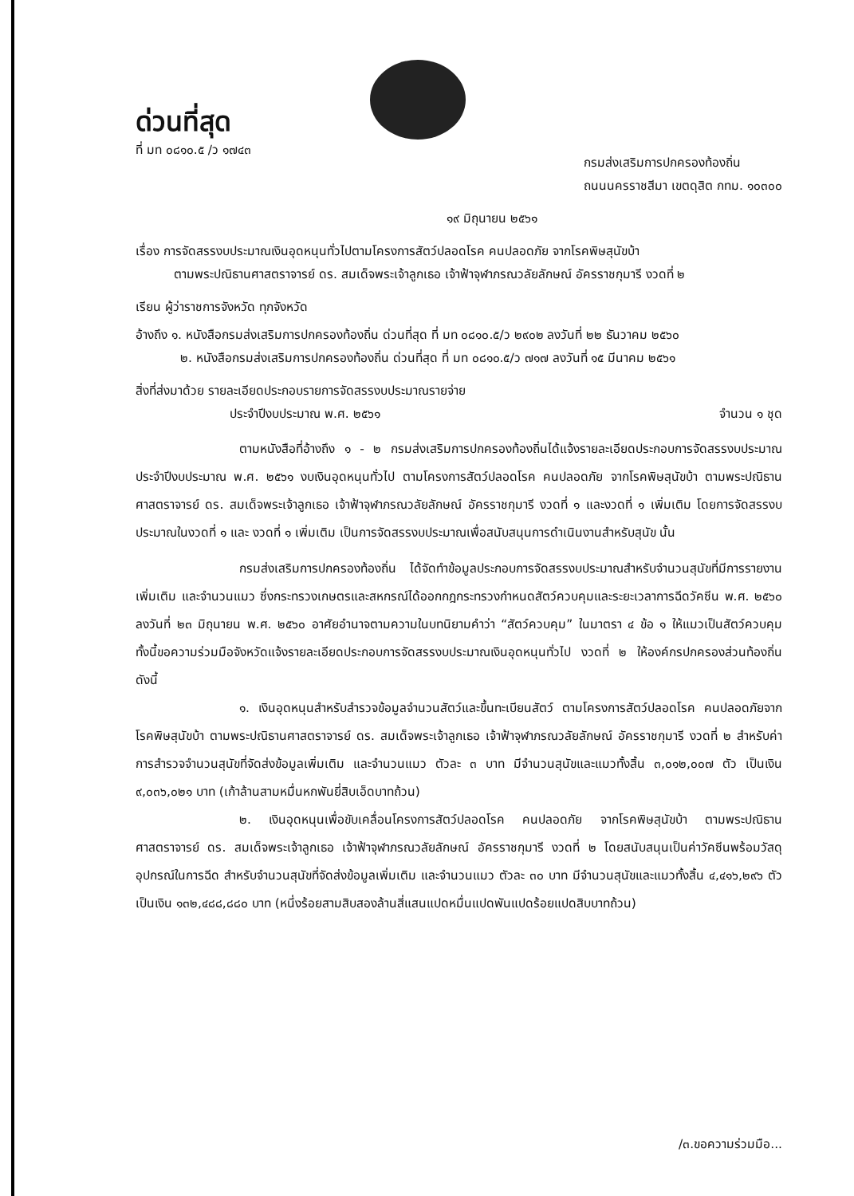ด่วนที่สุด
ที่ มท ๐๘๑๐.๕ /ว ๑๗๔๓
กรมส่งเสริมการปกครองท้องถิ่น
ถนนนครราชสีมา เขตดุสิต กทม. ๑๐๓๐๐
๑๙ มิถุนายน ๒๕๖๑
เรื่อง การจัดสรรงบประมาณเงินอุดหนุนทั่วไปตามโครงการสัตว์ปลอดโรค คนปลอดภัย จากโรคพิษสุนัขบ้า
ตามพระปณิธานศาสตราจารย์ ดร. สมเด็จพระเจ้าลูกเธอ เจ้าฟ้าจุฬาภรณวลัยลักษณ์ อัครราชกุมารี งวดที่ ๒
เรียน ผู้ว่าราชการจังหวัด ทุกจังหวัด
อ้างถึง ๑. หนังสือกรมส่งเสริมการปกครองท้องถิ่น ด่วนที่สุด ที่ มท ๐๘๑๐.๕/ว ๒๙๐๒ ลงวันที่ ๒๒ ธันวาคม ๒๕๖๐
๒. หนังสือกรมส่งเสริมการปกครองท้องถิ่น ด่วนที่สุด ที่ มท ๐๘๑๐.๕/ว ๗๑๗ ลงวันที่ ๑๕ มีนาคม ๒๕๖๑
สิ่งที่ส่งมาด้วย รายละเอียดประกอบรายการจัดสรรงบประมาณรายจ่าย
ประจำปีงบประมาณ พ.ศ. ๒๕๖๑ จำนวน ๑ ชุด
ตามหนังสือที่อ้างถึง ๑ - ๒ กรมส่งเสริมการปกครองท้องถิ่นได้แจ้งรายละเอียดประกอบการจัดสรรงบประมาณประจำปีงบประมาณ พ.ศ. ๒๕๖๑ งบเงินอุดหนุนทั่วไป ตามโครงการสัตว์ปลอดโรค คนปลอดภัย จากโรคพิษสุนัขบ้า ตามพระปณิธานศาสตราจารย์ ดร. สมเด็จพระเจ้าลูกเธอ เจ้าฟ้าจุฬาภรณวลัยลักษณ์ อัครราชกุมารี งวดที่ ๑ และงวดที่ ๑ เพิ่มเติม โดยการจัดสรรงบประมาณในงวดที่ ๑ และ งวดที่ ๑ เพิ่มเติม เป็นการจัดสรรงบประมาณเพื่อสนับสนุนการดำเนินงานสำหรับสุนัข นั้น
กรมส่งเสริมการปกครองท้องถิ่น ได้จัดทำข้อมูลประกอบการจัดสรรงบประมาณสำหรับจำนวนสุนัขที่มีการรายงานเพิ่มเติม และจำนวนแมว ซึ่งกระทรวงเกษตรและสหกรณ์ได้ออกกฎกระทรวงกำหนดสัตว์ควบคุมและระยะเวลาการฉีดวัคซีน พ.ศ. ๒๕๖๐ ลงวันที่ ๒๓ มิถุนายน พ.ศ. ๒๕๖๐ อาศัยอำนาจตามความในบทนิยามคำว่า “สัตว์ควบคุม” ในมาตรา ๔ ข้อ ๑ ให้แมวเป็นสัตว์ควบคุม ทั้งนี้ขอความร่วมมือจังหวัดแจ้งรายละเอียดประกอบการจัดสรรงบประมาณเงินอุดหนุนทั่วไป งวดที่ ๒ ให้องค์กรปกครองส่วนท้องถิ่น ดังนี้
๑. เงินอุดหนุนสำหรับสำรวจข้อมูลจำนวนสัตว์และขึ้นทะเบียนสัตว์ ตามโครงการสัตว์ปลอดโรค คนปลอดภัยจากโรคพิษสุนัขบ้า ตามพระปณิธานศาสตราจารย์ ดร. สมเด็จพระเจ้าลูกเธอ เจ้าฟ้าจุฬาภรณวลัยลักษณ์ อัครราชกุมารี งวดที่ ๒ สำหรับค่าการสำรวจจำนวนสุนัขที่จัดส่งข้อมูลเพิ่มเติม และจำนวนแมว ตัวละ ๓ บาท มีจำนวนสุนัขและแมวทั้งสิ้น ๓,๐๑๒,๐๐๗ ตัว เป็นเงิน ๙,๐๓๖,๐๒๑ บาท (เก้าล้านสามหมื่นหกพันยี่สิบเอ็ดบาทถ้วน)
๒. เงินอุดหนุนเพื่อขับเคลื่อนโครงการสัตว์ปลอดโรค คนปลอดภัย จากโรคพิษสุนัขบ้า ตามพระปณิธานศาสตราจารย์ ดร. สมเด็จพระเจ้าลูกเธอ เจ้าฟ้าจุฬาภรณวลัยลักษณ์ อัครราชกุมารี งวดที่ ๒ โดยสนับสนุนเป็นค่าวัคซีนพร้อมวัสดุอุปกรณ์ในการฉีด สำหรับจำนวนสุนัขที่จัดส่งข้อมูลเพิ่มเติม และจำนวนแมว ตัวละ ๓๐ บาท มีจำนวนสุนัขและแมวทั้งสิ้น ๔,๔๑๖,๒๙๖ ตัว เป็นเงิน ๑๓๒,๔๘๘,๘๘๐ บาท (หนึ่งร้อยสามสิบสองล้านสี่แสนแปดหมื่นแปดพันแปดร้อยแปดสิบบาทถ้วน)
/๓.ขอความร่วมมือ...